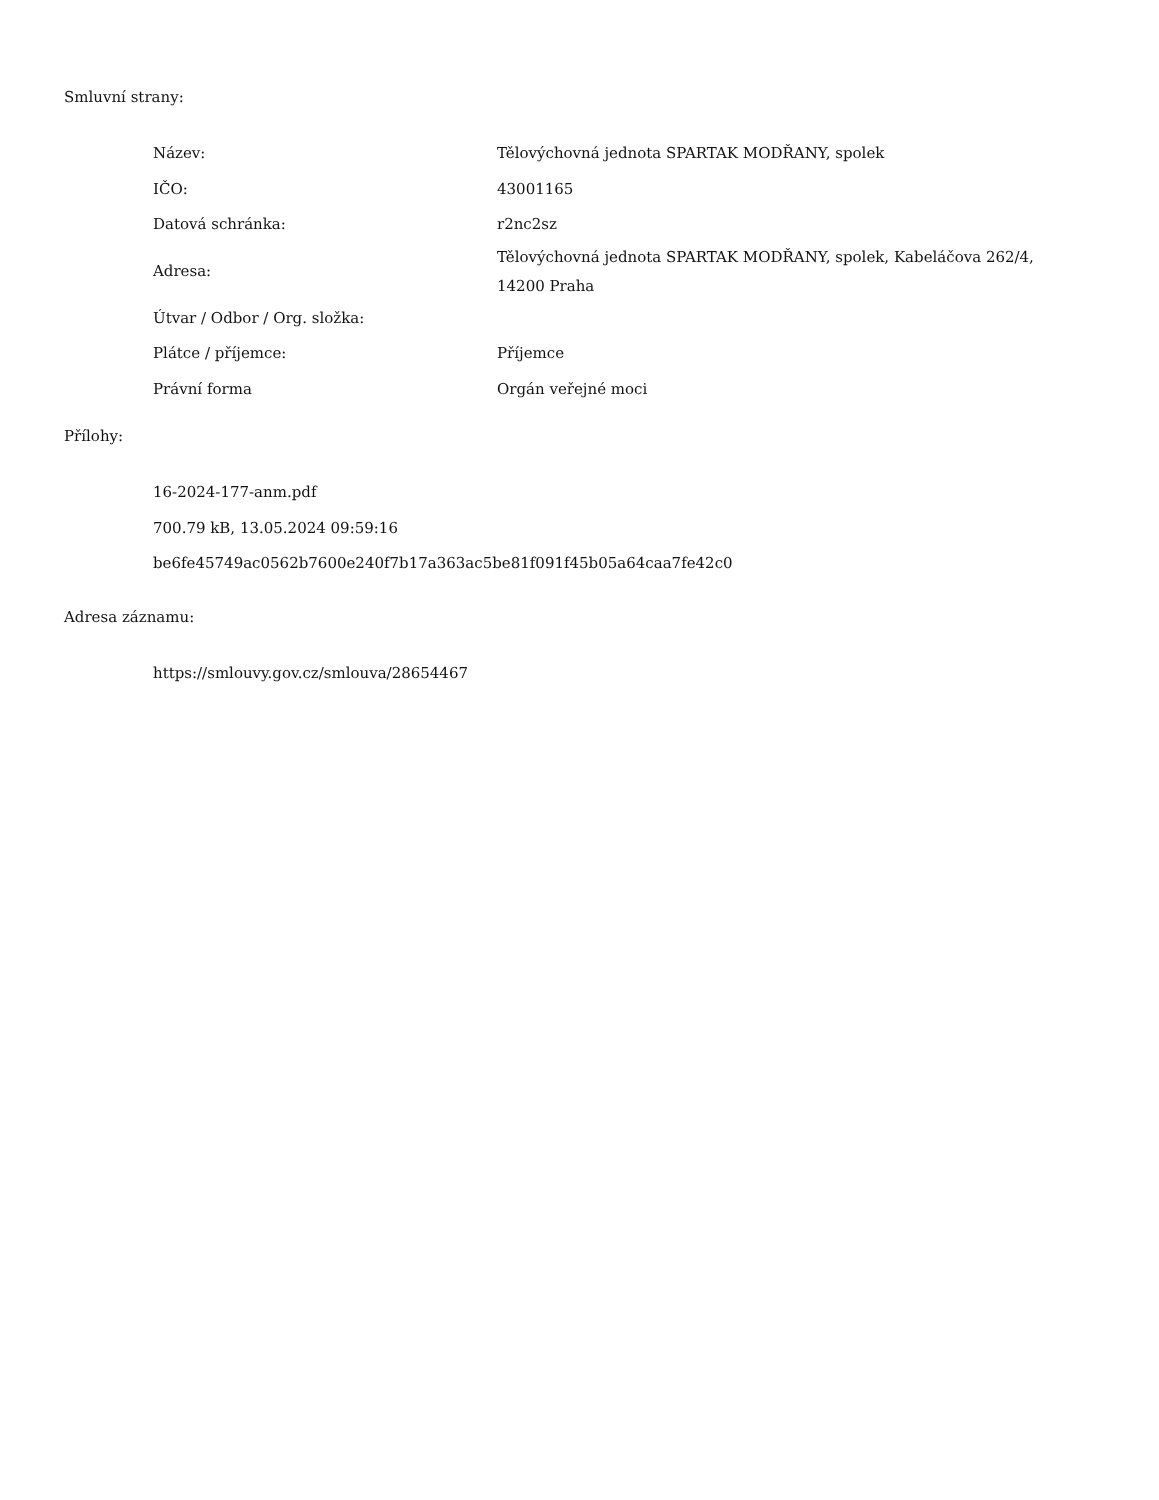Smluvní strany:
| Název: | Tělovýchovná jednota SPARTAK MODŘANY, spolek |
| IČO: | 43001165 |
| Datová schránka: | r2nc2sz |
| Adresa: | Tělovýchovná jednota SPARTAK MODŘANY, spolek, Kabeláčova 262/4, 14200 Praha |
| Útvar / Odbor / Org. složka: | |
| Plátce / příjemce: | Příjemce |
| Právní forma | Orgán veřejné moci |
Přílohy:
16-2024-177-anm.pdf
700.79 kB, 13.05.2024 09:59:16
be6fe45749ac0562b7600e240f7b17a363ac5be81f091f45b05a64caa7fe42c0
Adresa záznamu:
https://smlouvy.gov.cz/smlouva/28654467